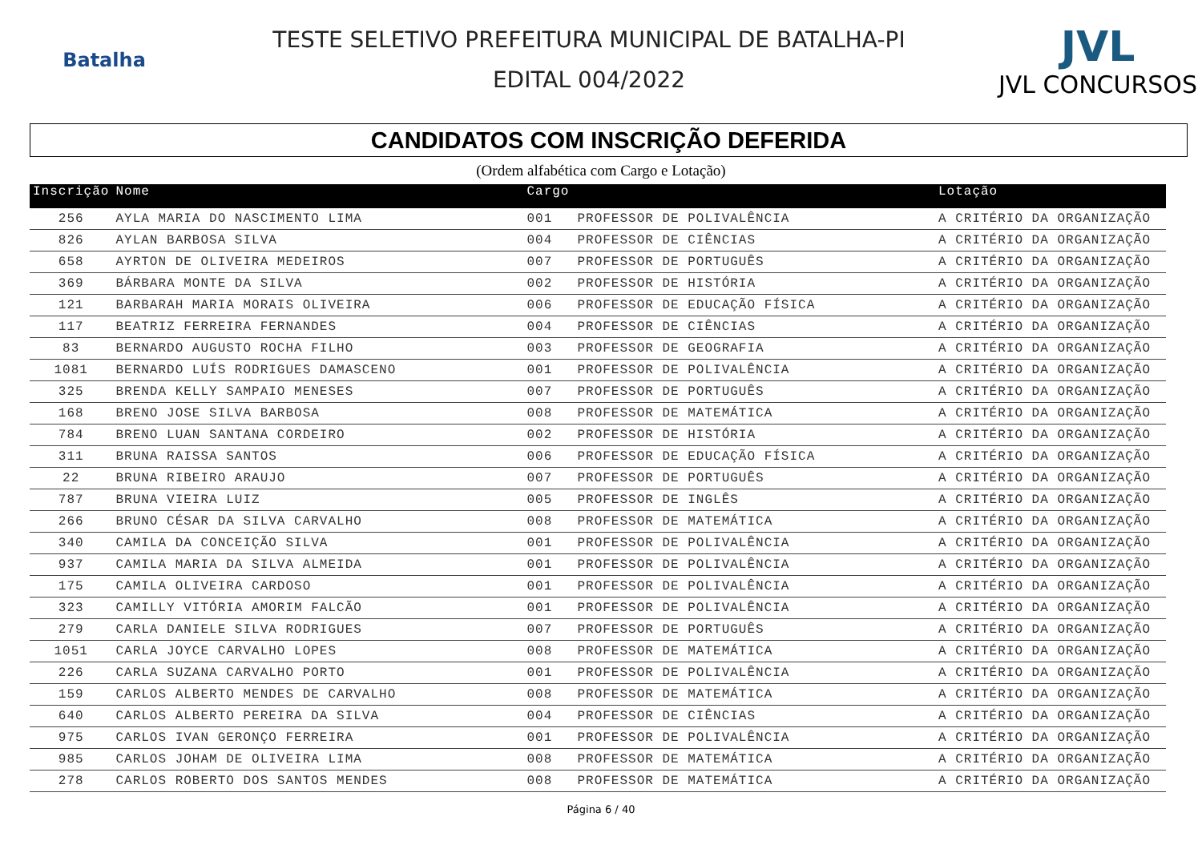Batalha
TESTE SELETIVO PREFEITURA MUNICIPAL DE BATALHA-PI
EDITAL 004/2022
JVL
JVL CONCURSOS
CANDIDATOS COM INSCRIÇÃO DEFERIDA
(Ordem alfabética com Cargo e Lotação)
| Inscrição | Nome | Cargo | | Lotação |
| --- | --- | --- | --- | --- |
| 256 | AYLA MARIA DO NASCIMENTO LIMA | 001 | PROFESSOR DE POLIVALÊNCIA | A CRITÉRIO DA ORGANIZAÇÃO |
| 826 | AYLAN BARBOSA SILVA | 004 | PROFESSOR DE CIÊNCIAS | A CRITÉRIO DA ORGANIZAÇÃO |
| 658 | AYRTON DE OLIVEIRA MEDEIROS | 007 | PROFESSOR DE PORTUGUÊS | A CRITÉRIO DA ORGANIZAÇÃO |
| 369 | BÁRBARA MONTE DA SILVA | 002 | PROFESSOR DE HISTÓRIA | A CRITÉRIO DA ORGANIZAÇÃO |
| 121 | BARBARAH MARIA MORAIS OLIVEIRA | 006 | PROFESSOR DE EDUCAÇÃO FÍSICA | A CRITÉRIO DA ORGANIZAÇÃO |
| 117 | BEATRIZ FERREIRA FERNANDES | 004 | PROFESSOR DE CIÊNCIAS | A CRITÉRIO DA ORGANIZAÇÃO |
| 83 | BERNARDO AUGUSTO ROCHA FILHO | 003 | PROFESSOR DE GEOGRAFIA | A CRITÉRIO DA ORGANIZAÇÃO |
| 1081 | BERNARDO LUÍS RODRIGUES DAMASCENO | 001 | PROFESSOR DE POLIVALÊNCIA | A CRITÉRIO DA ORGANIZAÇÃO |
| 325 | BRENDA KELLY SAMPAIO MENESES | 007 | PROFESSOR DE PORTUGUÊS | A CRITÉRIO DA ORGANIZAÇÃO |
| 168 | BRENO JOSE SILVA BARBOSA | 008 | PROFESSOR DE MATEMÁTICA | A CRITÉRIO DA ORGANIZAÇÃO |
| 784 | BRENO LUAN SANTANA CORDEIRO | 002 | PROFESSOR DE HISTÓRIA | A CRITÉRIO DA ORGANIZAÇÃO |
| 311 | BRUNA RAISSA SANTOS | 006 | PROFESSOR DE EDUCAÇÃO FÍSICA | A CRITÉRIO DA ORGANIZAÇÃO |
| 22 | BRUNA RIBEIRO ARAUJO | 007 | PROFESSOR DE PORTUGUÊS | A CRITÉRIO DA ORGANIZAÇÃO |
| 787 | BRUNA VIEIRA LUIZ | 005 | PROFESSOR DE INGLÊS | A CRITÉRIO DA ORGANIZAÇÃO |
| 266 | BRUNO CÉSAR DA SILVA CARVALHO | 008 | PROFESSOR DE MATEMÁTICA | A CRITÉRIO DA ORGANIZAÇÃO |
| 340 | CAMILA DA CONCEIÇÃO SILVA | 001 | PROFESSOR DE POLIVALÊNCIA | A CRITÉRIO DA ORGANIZAÇÃO |
| 937 | CAMILA MARIA DA SILVA ALMEIDA | 001 | PROFESSOR DE POLIVALÊNCIA | A CRITÉRIO DA ORGANIZAÇÃO |
| 175 | CAMILA OLIVEIRA CARDOSO | 001 | PROFESSOR DE POLIVALÊNCIA | A CRITÉRIO DA ORGANIZAÇÃO |
| 323 | CAMILLY VITÓRIA AMORIM FALCÃO | 001 | PROFESSOR DE POLIVALÊNCIA | A CRITÉRIO DA ORGANIZAÇÃO |
| 279 | CARLA DANIELE SILVA RODRIGUES | 007 | PROFESSOR DE PORTUGUÊS | A CRITÉRIO DA ORGANIZAÇÃO |
| 1051 | CARLA JOYCE CARVALHO LOPES | 008 | PROFESSOR DE MATEMÁTICA | A CRITÉRIO DA ORGANIZAÇÃO |
| 226 | CARLA SUZANA CARVALHO PORTO | 001 | PROFESSOR DE POLIVALÊNCIA | A CRITÉRIO DA ORGANIZAÇÃO |
| 159 | CARLOS ALBERTO MENDES DE CARVALHO | 008 | PROFESSOR DE MATEMÁTICA | A CRITÉRIO DA ORGANIZAÇÃO |
| 640 | CARLOS ALBERTO PEREIRA DA SILVA | 004 | PROFESSOR DE CIÊNCIAS | A CRITÉRIO DA ORGANIZAÇÃO |
| 975 | CARLOS IVAN GERONÇO FERREIRA | 001 | PROFESSOR DE POLIVALÊNCIA | A CRITÉRIO DA ORGANIZAÇÃO |
| 985 | CARLOS JOHAM DE OLIVEIRA LIMA | 008 | PROFESSOR DE MATEMÁTICA | A CRITÉRIO DA ORGANIZAÇÃO |
| 278 | CARLOS ROBERTO DOS SANTOS MENDES | 008 | PROFESSOR DE MATEMÁTICA | A CRITÉRIO DA ORGANIZAÇÃO |
Página 6 / 40